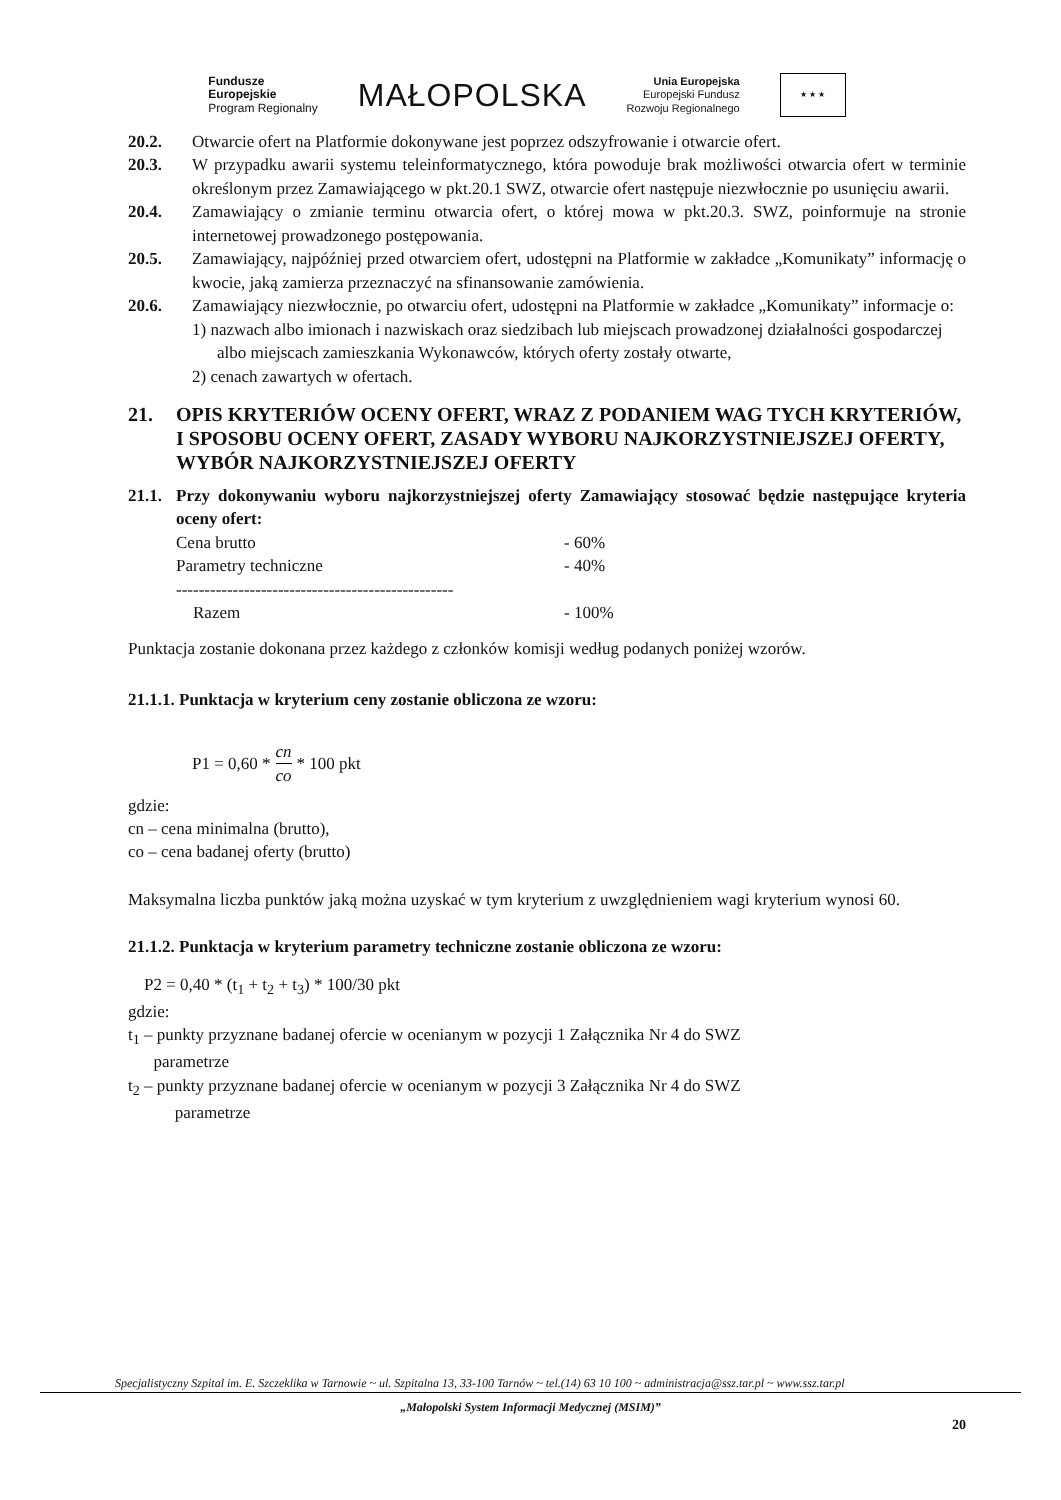Fundusze
Europejskie
Program Regionalny
MAŁOPOLSKA
Unia Europejska
Europejski Fundusz
Rozwoju Regionalnego
★ ★ ★
20.2. Otwarcie ofert na Platformie dokonywane jest poprzez odszyfrowanie i otwarcie ofert.
20.3. W przypadku awarii systemu teleinformatycznego, która powoduje brak możliwości otwarcia ofert w terminie określonym przez Zamawiającego w pkt.20.1 SWZ, otwarcie ofert następuje niezwłocznie po usunięciu awarii.
20.4. Zamawiający o zmianie terminu otwarcia ofert, o której mowa w pkt.20.3. SWZ, poinformuje na stronie internetowej prowadzonego postępowania.
20.5. Zamawiający, najpóźniej przed otwarciem ofert, udostępni na Platformie w zakładce „Komunikaty” informację o kwocie, jaką zamierza przeznaczyć na sfinansowanie zamówienia.
20.6. Zamawiający niezwłocznie, po otwarciu ofert, udostępni na Platformie w zakładce „Komunikaty” informacje o:
1) nazwach albo imionach i nazwiskach oraz siedzibach lub miejscach prowadzonej działalności gospodarczej albo miejscach zamieszkania Wykonawców, których oferty zostały otwarte,
2) cenach zawartych w ofertach.
21. OPIS KRYTERIÓW OCENY OFERT, WRAZ Z PODANIEM WAG TYCH KRYTERIÓW, I SPOSOBU OCENY OFERT, ZASADY WYBORU NAJKORZYSTNIEJSZEJ OFERTY, WYBÓR NAJKORZYSTNIEJSZEJ OFERTY
21.1.
Przy dokonywaniu wyboru najkorzystniejszej oferty Zamawiający stosować będzie następujące kryteria oceny ofert:
Cena brutto - 60%
Parametry techniczne - 40%
-------------------------------------------------
Razem - 100%
Punktacja zostanie dokonana przez każdego z członków komisji według podanych poniżej wzorów.
21.1.1. Punktacja w kryterium ceny zostanie obliczona ze wzoru:
P1 = 0,60 * cn co * 100 pkt
gdzie:
cn – cena minimalna (brutto),
co – cena badanej oferty (brutto)
Maksymalna liczba punktów jaką można uzyskać w tym kryterium z uwzględnieniem wagi kryterium wynosi 60.
21.1.2. Punktacja w kryterium parametry techniczne zostanie obliczona ze wzoru:
P2 = 0,40 * (t<sub>1</sub> + t<sub>2</sub> + t<sub>3</sub>) * 100/30 pkt
gdzie:
t<sub>1</sub> – punkty przyznane badanej ofercie w ocenianym w pozycji 1 Załącznika Nr 4 do SWZ
parametrze
t<sub>2</sub> – punkty przyznane badanej ofercie w ocenianym w pozycji 3 Załącznika Nr 4 do SWZ
parametrze
Specjalistyczny Szpital im. E. Szczeklika w Tarnowie ~ ul. Szpitalna 13, 33-100 Tarnów ~ tel.(14) 63 10 100 ~ administracja@ssz.tar.pl ~ www.ssz.tar.pl
„Małopolski System Informacji Medycznej (MSIM)”
20